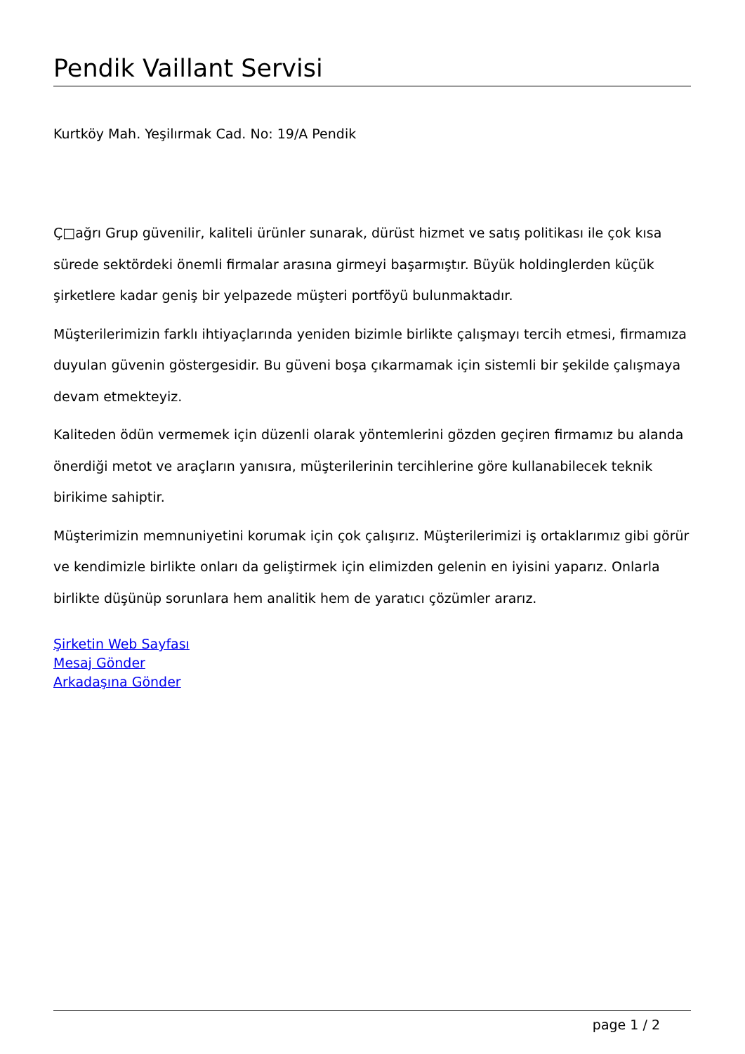Pendik Vaillant Servisi
Kurtköy Mah. Yeşilırmak Cad. No: 19/A Pendik
Ç□ağrı Grup güvenilir, kaliteli ürünler sunarak, dürüst hizmet ve satış politikası ile çok kısa sürede sektördeki önemli firmalar arasına girmeyi başarmıştır. Büyük holdinglerden küçük şirketlere kadar geniş bir yelpazede müşteri portföyü bulunmaktadır.
Müşterilerimizin farklı ihtiyaçlarında yeniden bizimle birlikte çalışmayı tercih etmesi, firmamıza duyulan güvenin göstergesidir. Bu güveni boşa çıkarmamak için sistemli bir şekilde çalışmaya devam etmekteyiz.
Kaliteden ödün vermemek için düzenli olarak yöntemlerini gözden geçiren firmamız bu alanda önerdiği metot ve araçların yanısıra, müşterilerinin tercihlerine göre kullanabilecek teknik birikime sahiptir.
Müşterimizin memnuniyetini korumak için çok çalışırız. Müşterilerimizi iş ortaklarımız gibi görür ve kendimizle birlikte onları da geliştirmek için elimizden gelenin en iyisini yaparız. Onlarla birlikte düşünüp sorunlara hem analitik hem de yaratıcı çözümler ararız.
Şirketin Web Sayfası
Mesaj Gönder
Arkadaşına Gönder
page 1 / 2